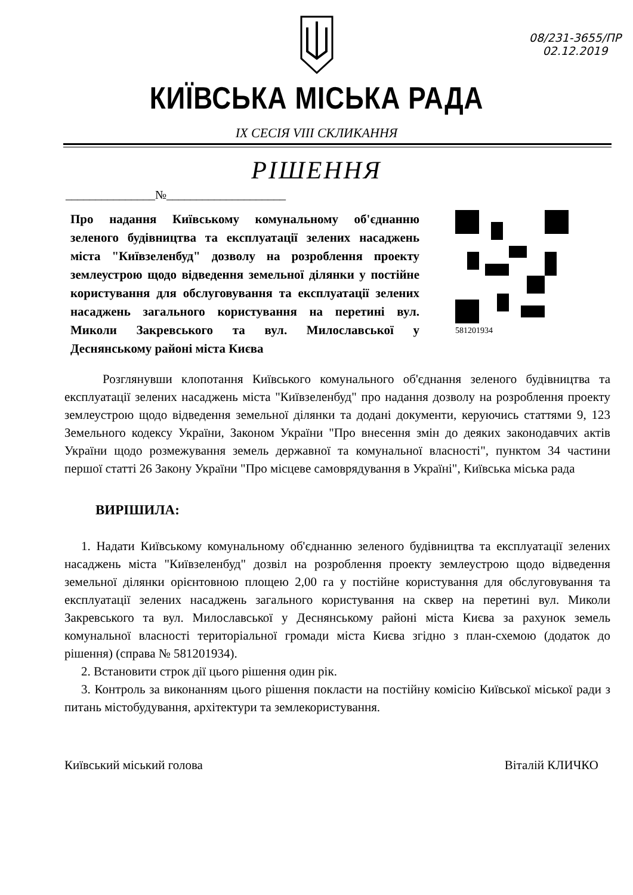08/231-3655/ПР
02.12.2019
КИЇВСЬКА МІСЬКА РАДА
IX СЕСІЯ VIII СКЛИКАННЯ
РІШЕННЯ
_______________№____________________
Про надання Київському комунальному об'єднанню зеленого будівництва та експлуатації зелених насаджень міста "Київзеленбуд" дозволу на розроблення проекту землеустрою щодо відведення земельної ділянки у постійне користування для обслуговування та експлуатації зелених насаджень загального користування на перетині вул. Миколи Закревського та вул. Милославської у Деснянському районі міста Києва
581201934
Розглянувши клопотання Київського комунального об'єднання зеленого будівництва та експлуатації зелених насаджень міста "Київзеленбуд" про надання дозволу на розроблення проекту землеустрою щодо відведення земельної ділянки та додані документи, керуючись статтями 9, 123 Земельного кодексу України, Законом України "Про внесення змін до деяких законодавчих актів України щодо розмежування земель державної та комунальної власності", пунктом 34 частини першої статті 26 Закону України "Про місцеве самоврядування в Україні", Київська міська рада
ВИРІШИЛА:
1. Надати Київському комунальному об'єднанню зеленого будівництва та експлуатації зелених насаджень міста "Київзеленбуд" дозвіл на розроблення проекту землеустрою щодо відведення земельної ділянки орієнтовною площею 2,00 га у постійне користування для обслуговування та експлуатації зелених насаджень загального користування на сквер на перетині вул. Миколи Закревського та вул. Милославської у Деснянському районі міста Києва за рахунок земель комунальної власності територіальної громади міста Києва згідно з план-схемою (додаток до рішення) (справа № 581201934).
2. Встановити строк дії цього рішення один рік.
3. Контроль за виконанням цього рішення покласти на постійну комісію Київської міської ради з питань містобудування, архітектури та землекористування.
Київський міський голова Віталій КЛИЧКО